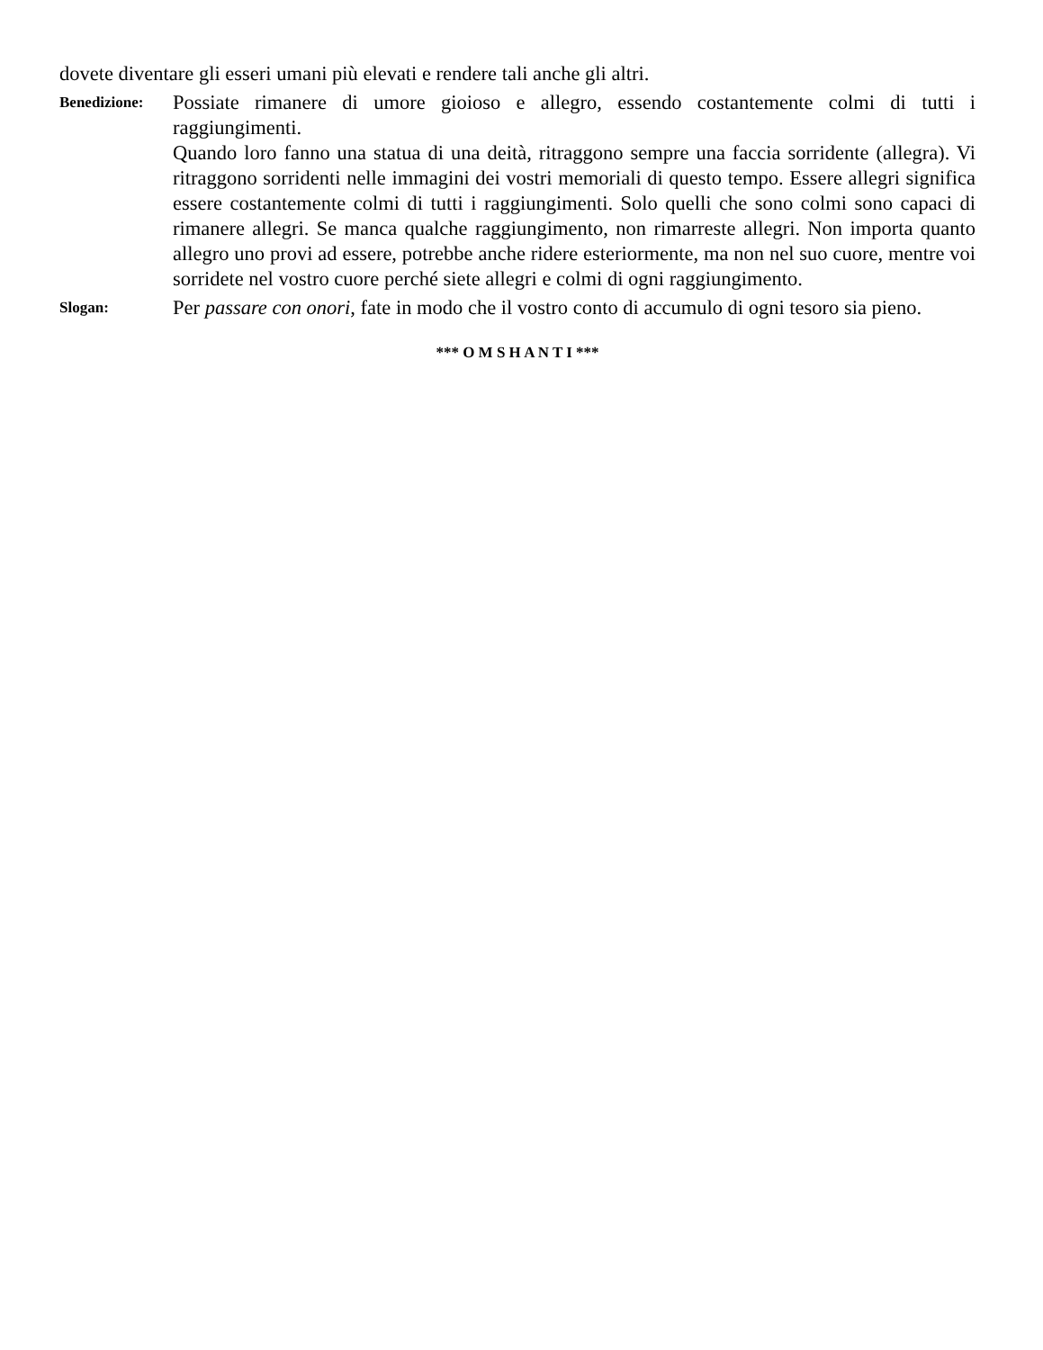dovete diventare gli esseri umani più elevati e rendere tali anche gli altri.
Benedizione:
Possiate rimanere di umore gioioso e allegro, essendo costantemente colmi di tutti i raggiungimenti.
Quando loro fanno una statua di una deità, ritraggono sempre una faccia sorridente (allegra). Vi ritraggono sorridenti nelle immagini dei vostri memoriali di questo tempo. Essere allegri significa essere costantemente colmi di tutti i raggiungimenti. Solo quelli che sono colmi sono capaci di rimanere allegri. Se manca qualche raggiungimento, non rimarreste allegri. Non importa quanto allegro uno provi ad essere, potrebbe anche ridere esteriormente, ma non nel suo cuore, mentre voi sorridete nel vostro cuore perché siete allegri e colmi di ogni raggiungimento.
Slogan:
Per passare con onori, fate in modo che il vostro conto di accumulo di ogni tesoro sia pieno.
*** O M S H A N T I ***